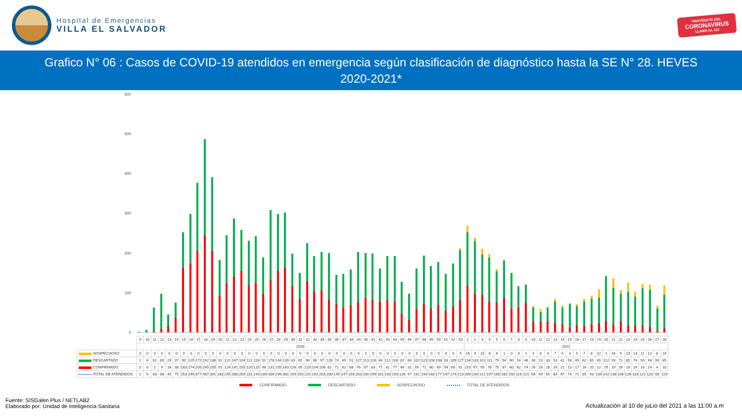Hospital de Emergencias
VILLA EL SALVADOR
PROTÉGETE DEL
CORONAVIRUS
LLAMA AL 113
Grafico N° 06 : Casos de COVID-19 atendidos en emergencia según clasificación de diagnóstico hasta la SE N° 28. HEVES 2020-2021*
600
500
400
300
200
100
0
| | 9 | 10 | 11 | 12 | 13 | 14 | 15 | 16 | 17 | 18 | 19 | 20 | 21 | 22 | 23 | 24 | 25 | 26 | 27 | 28 | 29 | 30 | 31 | 32 | 33 | 34 | 35 | 36 | 37 | 38 | 39 | 40 | 41 | 42 | 43 | 44 | 45 | 46 | 47 | 48 | 49 | 50 | 51 | 52 | 53 | 1 | 2 | 3 | 4 | 5 | 6 | 7 | 8 | 9 | 10 | 11 | 12 | 13 | 14 | 15 | 16 | 17 | 18 | 19 | 20 | 21 | 22 | 23 | 24 | 25 | 26 | 27 | 28 |
| --- | --- | --- | --- | --- | --- | --- | --- | --- | --- | --- | --- | --- | --- | --- | --- | --- | --- | --- | --- | --- | --- | --- | --- | --- | --- | --- | --- | --- | --- | --- | --- | --- | --- | --- | --- | --- | --- | --- | --- | --- | --- | --- | --- | --- | --- | --- | --- | --- | --- | --- | --- | --- | --- | --- | --- | --- | --- | --- | --- | --- | --- | --- | --- | --- | --- | --- | --- | --- | --- | --- | --- | --- | --- |
| | 2020 | | | | | | | | | | | | | | | | | | | | | | | | | | | | | | | | | | | | | | | | | | | | | 2021 | | | | | | | | | | | | | | | | | | | | | | | | | | | |
| SOSPECHOSO | 0 | 0 | 0 | 0 | 0 | 0 | 0 | 0 | 0 | 0 | 0 | 0 | 0 | 0 | 0 | 0 | 0 | 0 | 0 | 0 | 0 | 0 | 0 | 0 | 0 | 0 | 0 | 0 | 0 | 0 | 0 | 0 | 0 | 0 | 0 | 0 | 0 | 0 | 0 | 0 | 0 | 0 | 0 | 0 | 5 | 16 | 9 | 15 | 8 | 6 | 1 | 0 | 0 | 1 | 4 | 8 | 4 | 7 | 5 | 3 | 5 | 7 | 8 | 22 | 1 | 24 | 9 | 23 | 13 | 11 | 12 | 8 | 24 |
| DESCARTADO | 1 | 6 | 61 | 89 | 29 | 37 | 90 | 125 | 172 | 242 | 186 | 92 | 121 | 147 | 104 | 111 | 118 | 91 | 178 | 144 | 139 | 83 | 65 | 96 | 88 | 97 | 118 | 74 | 85 | 91 | 127 | 113 | 116 | 84 | 112 | 116 | 82 | 66 | 102 | 123 | 108 | 108 | 93 | 109 | 127 | 134 | 133 | 101 | 111 | 79 | 94 | 90 | 54 | 46 | 36 | 23 | 33 | 53 | 41 | 58 | 49 | 62 | 65 | 65 | 112 | 93 | 71 | 85 | 74 | 93 | 94 | 56 | 85 |
| CONFIRMADO | 0 | 0 | 2 | 9 | 16 | 38 | 163 | 174 | 205 | 245 | 205 | 91 | 124 | 141 | 155 | 120 | 125 | 98 | 131 | 155 | 163 | 116 | 85 | 129 | 104 | 106 | 82 | 71 | 62 | 68 | 76 | 87 | 83 | 77 | 81 | 77 | 46 | 31 | 59 | 71 | 60 | 69 | 54 | 65 | 81 | 119 | 97 | 95 | 78 | 75 | 87 | 60 | 62 | 74 | 26 | 28 | 28 | 24 | 21 | 13 | 17 | 16 | 20 | 22 | 29 | 19 | 26 | 18 | 16 | 18 | 14 | 4 | 10 |
| TOTAL DE ATENDIDOS | 1 | 6 | 63 | 98 | 45 | 75 | 253 | 299 | 377 | 487 | 391 | 183 | 245 | 288 | 259 | 231 | 243 | 189 | 309 | 299 | 302 | 199 | 150 | 225 | 192 | 203 | 200 | 145 | 147 | 159 | 203 | 200 | 199 | 161 | 193 | 193 | 128 | 97 | 161 | 194 | 168 | 177 | 147 | 174 | 213 | 269 | 239 | 211 | 197 | 160 | 182 | 150 | 116 | 121 | 66 | 59 | 65 | 84 | 67 | 74 | 71 | 85 | 93 | 109 | 142 | 136 | 106 | 126 | 103 | 122 | 120 | 68 | 119 |
CONFIRMADO DESCARTADO SOSPECHOSO TOTAL DE ATENDIDOS
Fuente: SISGalen Plus / NETLAB2
Elaborado por: Unidad de Inteligencia Sanitaria
Actualización al 10 de juLio del 2021 a las 11:00 a.m